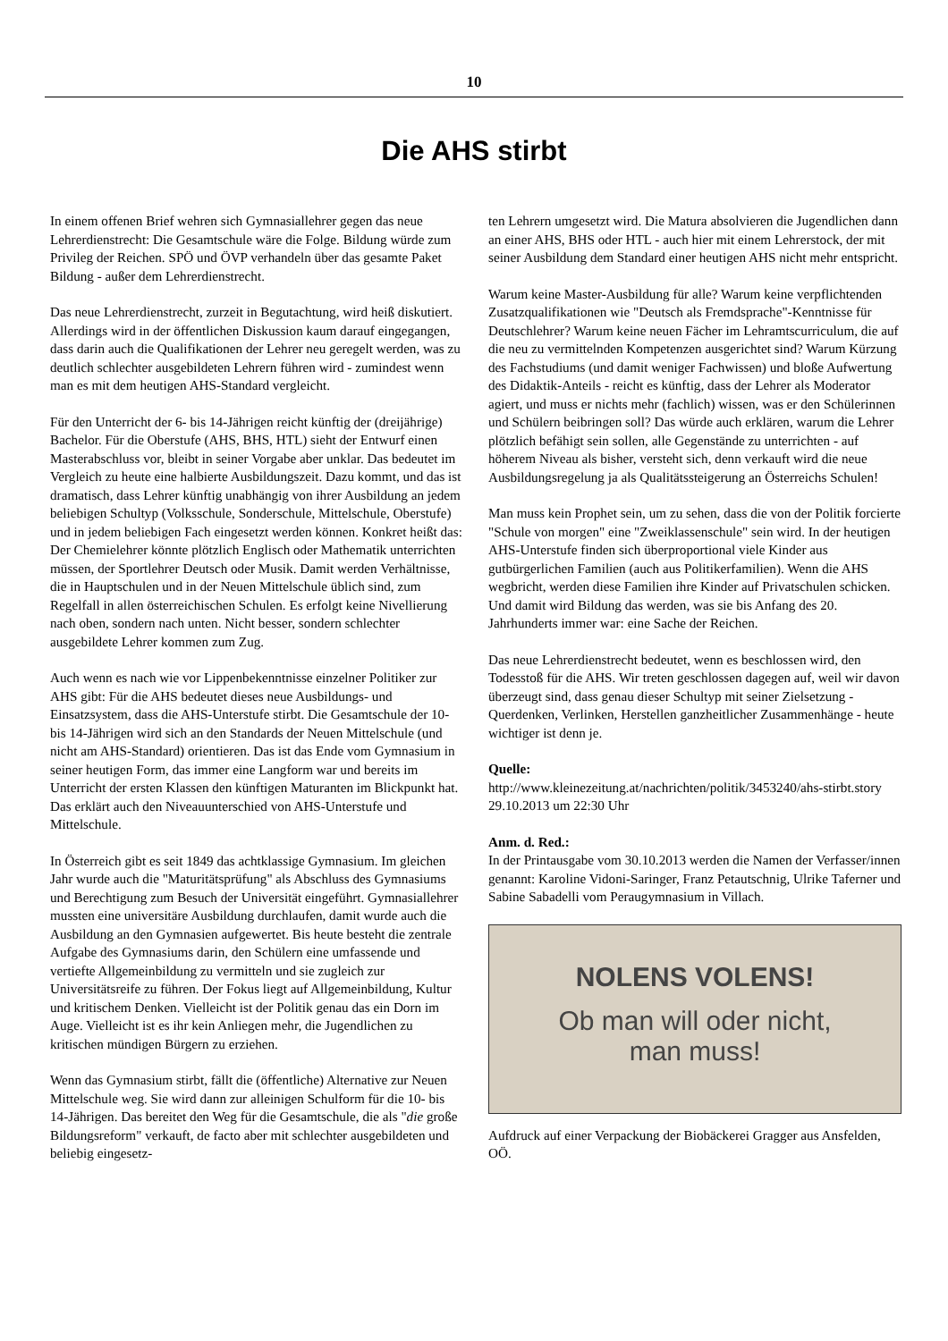10
Die AHS stirbt
In einem offenen Brief wehren sich Gymnasiallehrer gegen das neue Lehrerdienstrecht: Die Gesamtschule wäre die Folge. Bildung würde zum Privileg der Reichen. SPÖ und ÖVP verhandeln über das gesamte Paket Bildung - außer dem Lehrerdienstrecht.
Das neue Lehrerdienstrecht, zurzeit in Begutachtung, wird heiß diskutiert. Allerdings wird in der öffentlichen Diskussion kaum darauf eingegangen, dass darin auch die Qualifikationen der Lehrer neu geregelt werden, was zu deutlich schlechter ausgebildeten Lehrern führen wird - zumindest wenn man es mit dem heutigen AHS-Standard vergleicht.
Für den Unterricht der 6- bis 14-Jährigen reicht künftig der (dreijährige) Bachelor. Für die Oberstufe (AHS, BHS, HTL) sieht der Entwurf einen Masterabschluss vor, bleibt in seiner Vorgabe aber unklar. Das bedeutet im Vergleich zu heute eine halbierte Ausbildungszeit. Dazu kommt, und das ist dramatisch, dass Lehrer künftig unabhängig von ihrer Ausbildung an jedem beliebigen Schultyp (Volksschule, Sonderschule, Mittelschule, Oberstufe) und in jedem beliebigen Fach eingesetzt werden können. Konkret heißt das: Der Chemielehrer könnte plötzlich Englisch oder Mathematik unterrichten müssen, der Sportlehrer Deutsch oder Musik. Damit werden Verhältnisse, die in Hauptschulen und in der Neuen Mittelschule üblich sind, zum Regelfall in allen österreichischen Schulen. Es erfolgt keine Nivellierung nach oben, sondern nach unten. Nicht besser, sondern schlechter ausgebildete Lehrer kommen zum Zug.
Auch wenn es nach wie vor Lippenbekenntnisse einzelner Politiker zur AHS gibt: Für die AHS bedeutet dieses neue Ausbildungs- und Einsatzsystem, dass die AHS-Unterstufe stirbt. Die Gesamtschule der 10- bis 14-Jährigen wird sich an den Standards der Neuen Mittelschule (und nicht am AHS-Standard) orientieren. Das ist das Ende vom Gymnasium in seiner heutigen Form, das immer eine Langform war und bereits im Unterricht der ersten Klassen den künftigen Maturanten im Blickpunkt hat. Das erklärt auch den Niveauunterschied von AHS-Unterstufe und Mittelschule.
In Österreich gibt es seit 1849 das achtklassige Gymnasium. Im gleichen Jahr wurde auch die "Maturitätsprüfung" als Abschluss des Gymnasiums und Berechtigung zum Besuch der Universität eingeführt. Gymnasiallehrer mussten eine universitäre Ausbildung durchlaufen, damit wurde auch die Ausbildung an den Gymnasien aufgewertet. Bis heute besteht die zentrale Aufgabe des Gymnasiums darin, den Schülern eine umfassende und vertiefte Allgemeinbildung zu vermitteln und sie zugleich zur Universitätsreife zu führen. Der Fokus liegt auf Allgemeinbildung, Kultur und kritischem Denken. Vielleicht ist der Politik genau das ein Dorn im Auge. Vielleicht ist es ihr kein Anliegen mehr, die Jugendlichen zu kritischen mündigen Bürgern zu erziehen.
Wenn das Gymnasium stirbt, fällt die (öffentliche) Alternative zur Neuen Mittelschule weg. Sie wird dann zur alleinigen Schulform für die 10- bis 14-Jährigen. Das bereitet den Weg für die Gesamtschule, die als "die große Bildungsreform" verkauft, de facto aber mit schlechter ausgebildeten und beliebig eingesetz-
ten Lehrern umgesetzt wird. Die Matura absolvieren die Jugendlichen dann an einer AHS, BHS oder HTL - auch hier mit einem Lehrerstock, der mit seiner Ausbildung dem Standard einer heutigen AHS nicht mehr entspricht.
Warum keine Master-Ausbildung für alle? Warum keine verpflichtenden Zusatzqualifikationen wie "Deutsch als Fremdsprache"-Kenntnisse für Deutschlehrer? Warum keine neuen Fächer im Lehramtscurriculum, die auf die neu zu vermittelnden Kompetenzen ausgerichtet sind? Warum Kürzung des Fachstudiums (und damit weniger Fachwissen) und bloße Aufwertung des Didaktik-Anteils - reicht es künftig, dass der Lehrer als Moderator agiert, und muss er nichts mehr (fachlich) wissen, was er den Schülerinnen und Schülern beibringen soll? Das würde auch erklären, warum die Lehrer plötzlich befähigt sein sollen, alle Gegenstände zu unterrichten - auf höherem Niveau als bisher, versteht sich, denn verkauft wird die neue Ausbildungsregelung ja als Qualitätssteigerung an Österreichs Schulen!
Man muss kein Prophet sein, um zu sehen, dass die von der Politik forcierte "Schule von morgen" eine "Zweiklassenschule" sein wird. In der heutigen AHS-Unterstufe finden sich überproportional viele Kinder aus gutbürgerlichen Familien (auch aus Politikerfamilien). Wenn die AHS wegbricht, werden diese Familien ihre Kinder auf Privatschulen schicken. Und damit wird Bildung das werden, was sie bis Anfang des 20. Jahrhunderts immer war: eine Sache der Reichen.
Das neue Lehrerdienstrecht bedeutet, wenn es beschlossen wird, den Todesstoß für die AHS. Wir treten geschlossen dagegen auf, weil wir davon überzeugt sind, dass genau dieser Schultyp mit seiner Zielsetzung - Querdenken, Verlinken, Herstellen ganzheitlicher Zusammenhänge - heute wichtiger ist denn je.
Quelle:
http://www.kleinezeitung.at/nachrichten/politik/3453240/ahs-stirbt.story
29.10.2013 um 22:30 Uhr
Anm. d. Red.:
In der Printausgabe vom 30.10.2013 werden die Namen der Verfasser/innen genannt: Karoline Vidoni-Saringer, Franz Petautschnig, Ulrike Taferner und Sabine Sabadelli vom Peraugymnasium in Villach.
NOLENS VOLENS!
Ob man will oder nicht,
man muss!
Aufdruck auf einer Verpackung der Biobäckerei Gragger aus Ansfelden, OÖ.